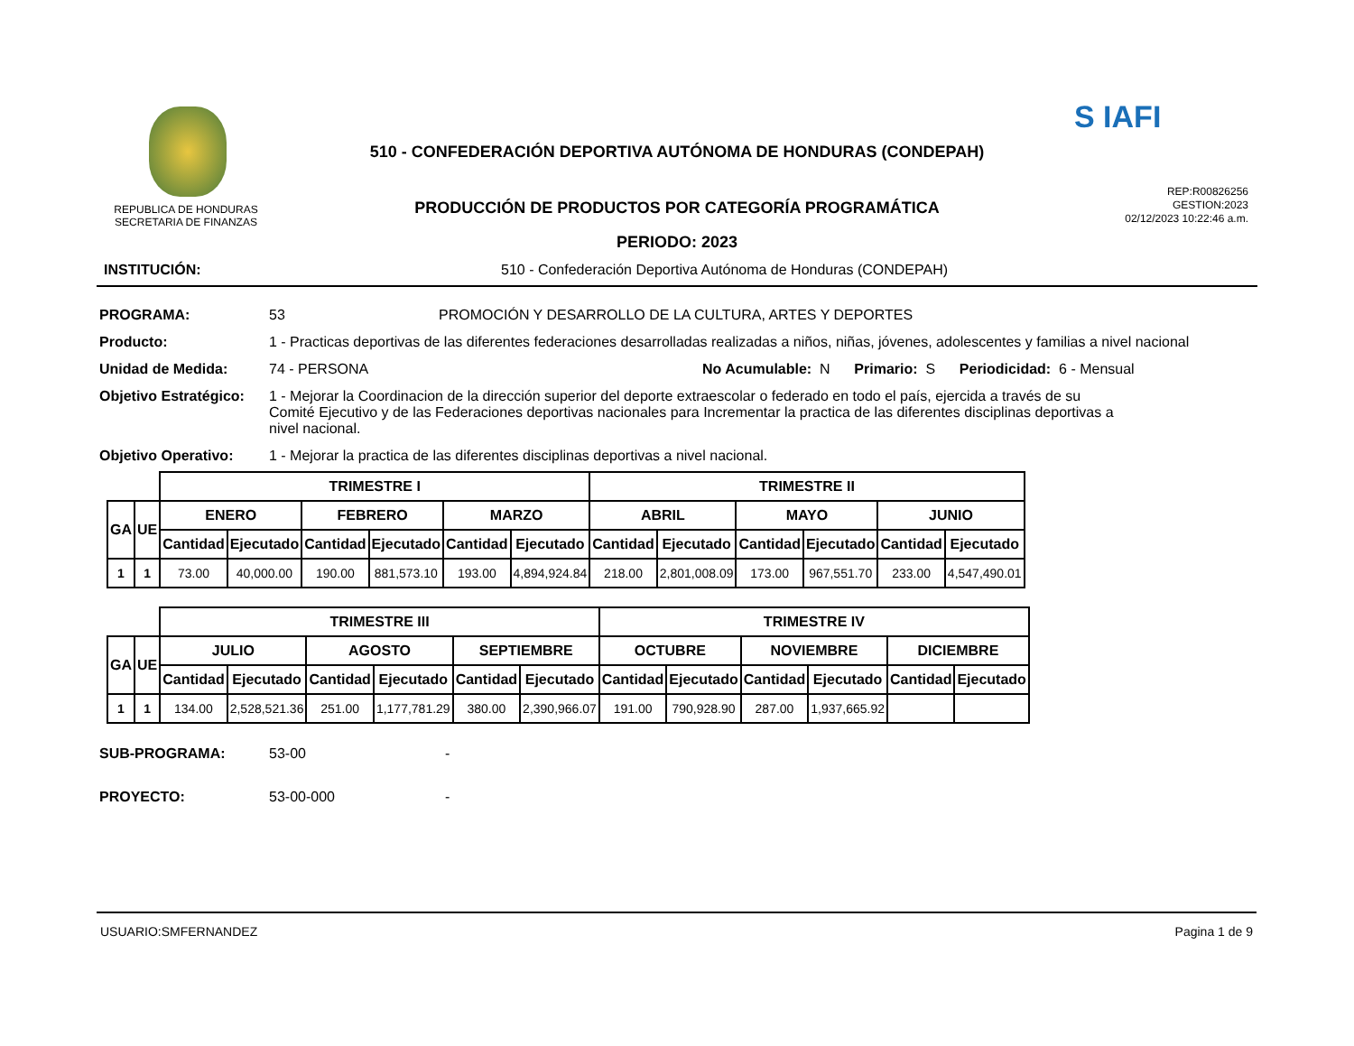REPUBLICA DE HONDURAS
SECRETARIA DE FINANZAS
510 - CONFEDERACIÓN DEPORTIVA AUTÓNOMA DE HONDURAS (CONDEPAH)
PRODUCCIÓN DE PRODUCTOS POR CATEGORÍA PROGRAMÁTICA
PERIODO: 2023
S IAFI
REP:R00826256
GESTION:2023
02/12/2023 10:22:46 a.m.
INSTITUCIÓN: 510 - Confederación Deportiva Autónoma de Honduras (CONDEPAH)
PROGRAMA: 53 PROMOCIÓN Y DESARROLLO DE LA CULTURA, ARTES Y DEPORTES
Producto: 1 - Practicas deportivas de las diferentes federaciones desarrolladas realizadas a niños, niñas, jóvenes, adolescentes y familias a nivel nacional
Unidad de Medida: 74 - PERSONA No Acumulable: N Primario: S Periodicidad: 6 - Mensual
Objetivo Estratégico: 1 - Mejorar la Coordinacion de la dirección superior del deporte extraescolar o federado en todo el país, ejercida a través de su Comité Ejecutivo y de las Federaciones deportivas nacionales para Incrementar la practica de las diferentes disciplinas deportivas a nivel nacional.
Objetivo Operativo: 1 - Mejorar la practica de las diferentes disciplinas deportivas a nivel nacional.
| | | TRIMESTRE I | | | | | | TRIMESTRE II | | | | | |
| GA | UE | ENERO | | FEBRERO | | MARZO | | ABRIL | | MAYO | | JUNIO | |
| | | Cantidad | Ejecutado | Cantidad | Ejecutado | Cantidad | Ejecutado | Cantidad | Ejecutado | Cantidad | Ejecutado | Cantidad | Ejecutado |
| 1 | 1 | 73.00 | 40,000.00 | 190.00 | 881,573.10 | 193.00 | 4,894,924.84 | 218.00 | 2,801,008.09 | 173.00 | 967,551.70 | 233.00 | 4,547,490.01 |
| | | TRIMESTRE III | | | | | | TRIMESTRE IV | | | | | |
| GA | UE | JULIO | | AGOSTO | | SEPTIEMBRE | | OCTUBRE | | NOVIEMBRE | | DICIEMBRE | |
| | | Cantidad | Ejecutado | Cantidad | Ejecutado | Cantidad | Ejecutado | Cantidad | Ejecutado | Cantidad | Ejecutado | Cantidad | Ejecutado |
| 1 | 1 | 134.00 | 2,528,521.36 | 251.00 | 1,177,781.29 | 380.00 | 2,390,966.07 | 191.00 | 790,928.90 | 287.00 | 1,937,665.92 | | |
SUB-PROGRAMA: 53-00 -
PROYECTO: 53-00-000 -
USUARIO:SMFERNANDEZ Pagina 1 de 9